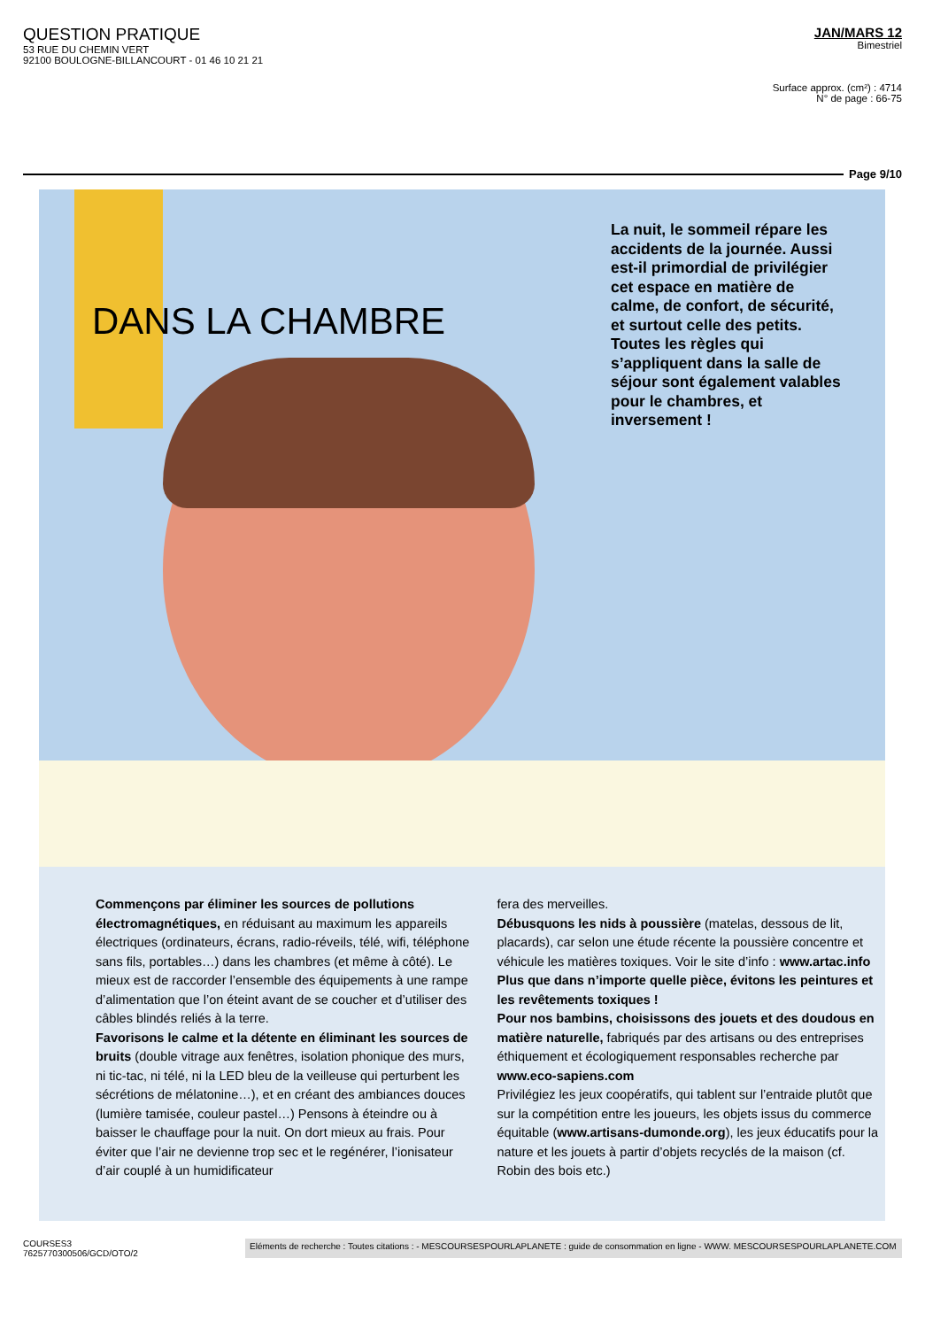QUESTION PRATIQUE
53 RUE DU CHEMIN VERT
92100 BOULOGNE-BILLANCOURT - 01 46 10 21 21
JAN/MARS 12
Bimestriel
Surface approx. (cm²) : 4714
N° de page : 66-75
Page 9/10
DANS LA CHAMBRE
La nuit, le sommeil répare les accidents de la journée. Aussi est-il primordial de privilégier cet espace en matière de calme, de confort, de sécurité, et surtout celle des petits. Toutes les règles qui s’appliquent dans la salle de séjour sont également valables pour le chambres, et inversement !
Commençons par éliminer les sources de pollutions électromagnétiques, en réduisant au maximum les appareils électriques (ordinateurs, écrans, radio-réveils, télé, wifi, téléphone sans fils, portables…) dans les chambres (et même à côté). Le mieux est de raccorder l’ensemble des équipements à une rampe d’alimentation que l’on éteint avant de se coucher et d’utiliser des câbles blindés reliés à la terre.
Favorisons le calme et la détente en éliminant les sources de bruits (double vitrage aux fenêtres, isolation phonique des murs, ni tic-tac, ni télé, ni la LED bleu de la veilleuse qui perturbent les sécrétions de mélatonine…), et en créant des ambiances douces (lumière tamisée, couleur pastel…) Pensons à éteindre ou à baisser le chauffage pour la nuit. On dort mieux au frais. Pour éviter que l’air ne devienne trop sec et le regénérer, l’ionisateur d’air couplé à un humidificateur
fera des merveilles.
Débusquons les nids à poussière (matelas, dessous de lit, placards), car selon une étude récente la poussière concentre et véhicule les matières toxiques. Voir le site d’info : www.artac.info
Plus que dans n’importe quelle pièce, évitons les peintures et les revêtements toxiques !
Pour nos bambins, choisissons des jouets et des doudous en matière naturelle, fabriqués par des artisans ou des entreprises éthiquement et écologiquement responsables recherche par www.eco-sapiens.com
Privilégiez les jeux coopératifs, qui tablent sur l’entraide plutôt que sur la compétition entre les joueurs, les objets issus du commerce équitable (www.artisans-dumonde.org), les jeux éducatifs pour la nature et les jouets à partir d’objets recyclés de la maison (cf. Robin des bois etc.)
COURSES3
7625770300506/GCD/OTO/2
Eléments de recherche : Toutes citations : - MESCOURSESPOURLAPLANETE : guide de consommation en ligne - WWW. MESCOURSESPOURLAPLANETE.COM